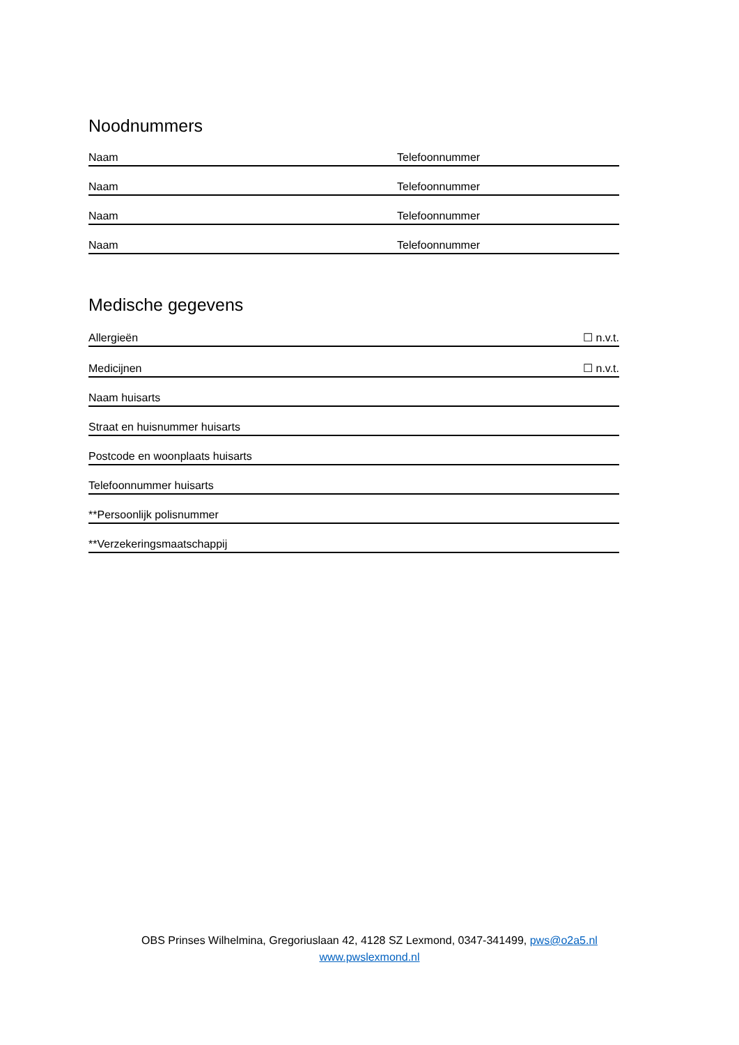Noodnummers
Naam Telefoonnummer
Naam Telefoonnummer
Naam Telefoonnummer
Naam Telefoonnummer
Medische gegevens
Allergieën ☐ n.v.t.
Medicijnen ☐ n.v.t.
Naam huisarts
Straat en huisnummer huisarts
Postcode en woonplaats huisarts
Telefoonnummer huisarts
**Persoonlijk polisnummer
**Verzekeringsmaatschappij
OBS Prinses Wilhelmina, Gregoriuslaan 42, 4128 SZ Lexmond, 0347-341499, pws@o2a5.nl
www.pwslexmond.nl